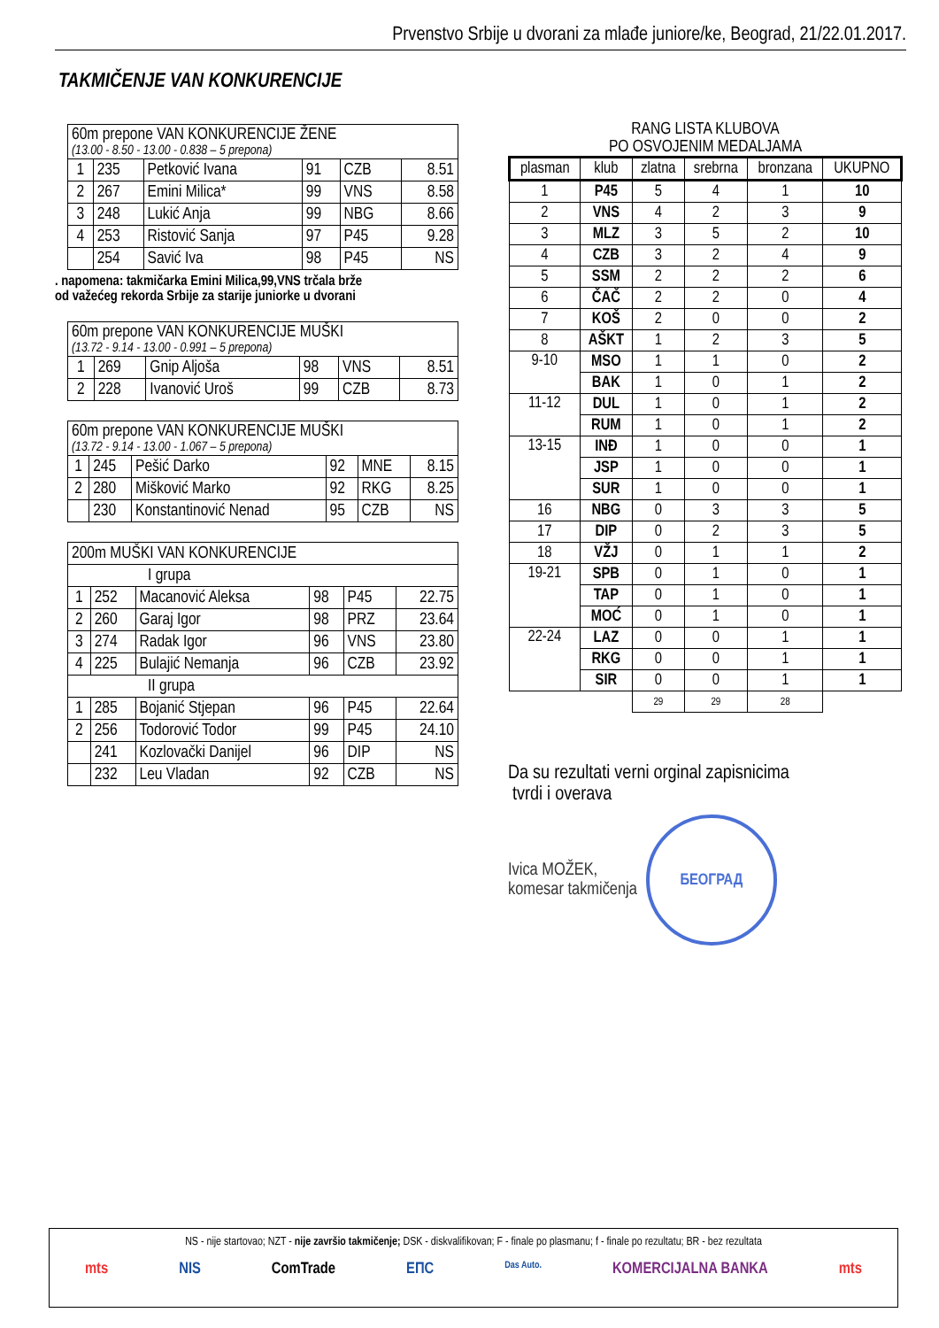Prvenstvo Srbije u dvorani za mlađe juniore/ke, Beograd, 21/22.01.2017.
TAKMIČENJE VAN KONKURENCIJE
| 60m prepone VAN KONKURENCIJE ŽENE (13.00 - 8.50 - 13.00 - 0.838 – 5 prepona) | | | | | |
| 1 | 235 | Petković Ivana | 91 | CZB | 8.51 |
| 2 | 267 | Emini Milica* | 99 | VNS | 8.58 |
| 3 | 248 | Lukić Anja | 99 | NBG | 8.66 |
| 4 | 253 | Ristović Sanja | 97 | P45 | 9.28 |
| | 254 | Savić Iva | 98 | P45 | NS |
. napomena: takmičarka Emini Milica,99,VNS trčala brže
od važećeg rekorda Srbije za starije juniorke u dvorani
| 60m prepone VAN KONKURENCIJE MUŠKI (13.72 - 9.14 - 13.00 - 0.991 – 5 prepona) | | | | | |
| 1 | 269 | Gnip Aljoša | 98 | VNS | 8.51 |
| 2 | 228 | Ivanović Uroš | 99 | CZB | 8.73 |
| 60m prepone VAN KONKURENCIJE MUŠKI (13.72 - 9.14 - 13.00 - 1.067 – 5 prepona) | | | | | |
| 1 | 245 | Pešić Darko | 92 | MNE | 8.15 |
| 2 | 280 | Mišković Marko | 92 | RKG | 8.25 |
| | 230 | Konstantinović Nenad | 95 | CZB | NS |
| 200m MUŠKI VAN KONKURENCIJE | | | | | |
| I grupa | | | | | |
| 1 | 252 | Macanović Aleksa | 98 | P45 | 22.75 |
| 2 | 260 | Garaj Igor | 98 | PRZ | 23.64 |
| 3 | 274 | Radak Igor | 96 | VNS | 23.80 |
| 4 | 225 | Bulajić Nemanja | 96 | CZB | 23.92 |
| II grupa | | | | | |
| 1 | 285 | Bojanić Stjepan | 96 | P45 | 22.64 |
| 2 | 256 | Todorović Todor | 99 | P45 | 24.10 |
| | 241 | Kozlovački Danijel | 96 | DIP | NS |
| | 232 | Leu Vladan | 92 | CZB | NS |
RANG LISTA KLUBOVA
PO OSVOJENIM MEDALJAMA
| plasman | klub | zlatna | srebrna | bronzana | UKUPNO |
| --- | --- | --- | --- | --- | --- |
| 1 | P45 | 5 | 4 | 1 | 10 |
| 2 | VNS | 4 | 2 | 3 | 9 |
| 3 | MLZ | 3 | 5 | 2 | 10 |
| 4 | CZB | 3 | 2 | 4 | 9 |
| 5 | SSM | 2 | 2 | 2 | 6 |
| 6 | ČAČ | 2 | 2 | 0 | 4 |
| 7 | KOŠ | 2 | 0 | 0 | 2 |
| 8 | AŠKT | 1 | 2 | 3 | 5 |
| 9-10 | MSO | 1 | 1 | 0 | 2 |
| | BAK | 1 | 0 | 1 | 2 |
| 11-12 | DUL | 1 | 0 | 1 | 2 |
| | RUM | 1 | 0 | 1 | 2 |
| 13-15 | INĐ | 1 | 0 | 0 | 1 |
| | JSP | 1 | 0 | 0 | 1 |
| | SUR | 1 | 0 | 0 | 1 |
| 16 | NBG | 0 | 3 | 3 | 5 |
| 17 | DIP | 0 | 2 | 3 | 5 |
| 18 | VŽJ | 0 | 1 | 1 | 2 |
| 19-21 | SPB | 0 | 1 | 0 | 1 |
| | TAP | 0 | 1 | 0 | 1 |
| | MOĆ | 0 | 1 | 0 | 1 |
| 22-24 | LAZ | 0 | 0 | 1 | 1 |
| | RKG | 0 | 0 | 1 | 1 |
| | SIR | 0 | 0 | 1 | 1 |
| | | 29 | 29 | 28 | |
Da su rezultati verni orginal zapisnicima
tvrdi i overava
Ivica MOŽEK,
komesar takmičenja
БЕОГРАД
NS - nije startovao; NZT - nije završio takmičenje; DSK - diskvalifikovan; F - finale po plasmanu; f - finale po rezultatu; BR - bez rezultata
mts NIS ComTrade ЕПС Das Auto. KOMERCIJALNA BANKA mts